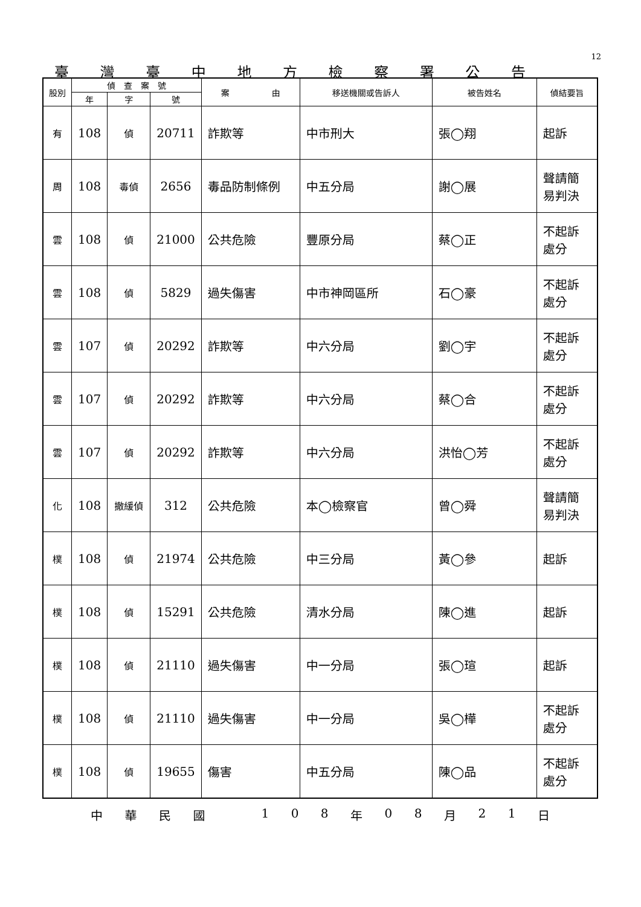12
臺灣臺中地方檢察署公告
| 股別 | 偵 查 案 號 | | | 案 由 | 移送機關或告訴人 | 被告姓名 | 偵結要旨 |
| --- | --- | --- | --- | --- | --- | --- | --- |
| | 年 | 字 | 號 | | | | |
| 有 | 108 | 偵 | 20711 | 詐欺等 | 中市刑大 | 張◯翔 | 起訴 |
| 周 | 108 | 毒偵 | 2656 | 毒品防制條例 | 中五分局 | 謝◯展 | 聲請簡易判決 |
| 雲 | 108 | 偵 | 21000 | 公共危險 | 豐原分局 | 蔡◯正 | 不起訴處分 |
| 雲 | 108 | 偵 | 5829 | 過失傷害 | 中市神岡區所 | 石◯豪 | 不起訴處分 |
| 雲 | 107 | 偵 | 20292 | 詐欺等 | 中六分局 | 劉◯宇 | 不起訴處分 |
| 雲 | 107 | 偵 | 20292 | 詐欺等 | 中六分局 | 蔡◯合 | 不起訴處分 |
| 雲 | 107 | 偵 | 20292 | 詐欺等 | 中六分局 | 洪怡◯芳 | 不起訴處分 |
| 化 | 108 | 撤緩偵 | 312 | 公共危險 | 本◯檢察官 | 曾◯舜 | 聲請簡易判決 |
| 樸 | 108 | 偵 | 21974 | 公共危險 | 中三分局 | 黃◯參 | 起訴 |
| 樸 | 108 | 偵 | 15291 | 公共危險 | 清水分局 | 陳◯進 | 起訴 |
| 樸 | 108 | 偵 | 21110 | 過失傷害 | 中一分局 | 張◯瑄 | 起訴 |
| 樸 | 108 | 偵 | 21110 | 過失傷害 | 中一分局 | 吳◯樺 | 不起訴處分 |
| 樸 | 108 | 偵 | 19655 | 傷害 | 中五分局 | 陳◯品 | 不起訴處分 |
中華民國　 108 年 08 月 21 日